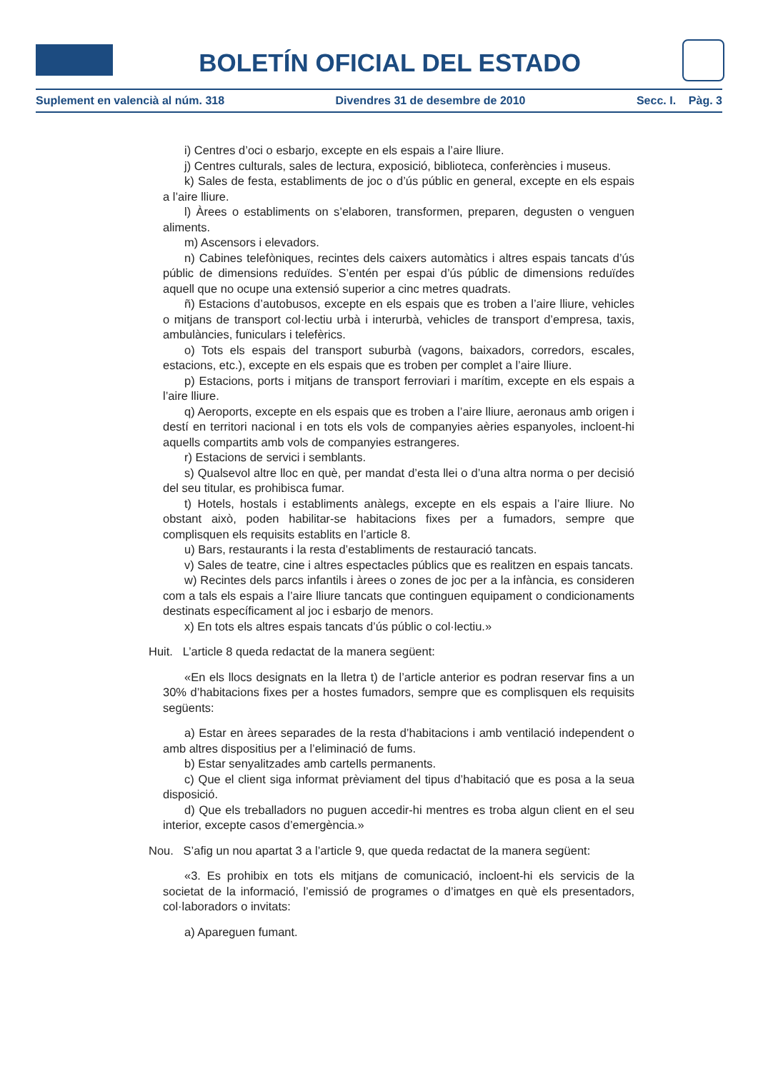BOLETÍN OFICIAL DEL ESTADO
Suplement en valencià al núm. 318 Divendres 31 de desembre de 2010 Secc. I. Pàg. 3
i) Centres d’oci o esbarjo, excepte en els espais a l’aire lliure.
j) Centres culturals, sales de lectura, exposició, biblioteca, conferències i museus.
k) Sales de festa, establiments de joc o d’ús públic en general, excepte en els espais a l’aire lliure.
l) Àrees o establiments on s’elaboren, transformen, preparen, degusten o venguen aliments.
m) Ascensors i elevadors.
n) Cabines telefòniques, recintes dels caixers automàtics i altres espais tancats d’ús públic de dimensions reduïdes. S’entén per espai d’ús públic de dimensions reduïdes aquell que no ocupe una extensió superior a cinc metres quadrats.
ñ) Estacions d’autobusos, excepte en els espais que es troben a l’aire lliure, vehicles o mitjans de transport col·lectiu urbà i interurbà, vehicles de transport d’empresa, taxis, ambulàncies, funiculars i telefèrics.
o) Tots els espais del transport suburbà (vagons, baixadors, corredors, escales, estacions, etc.), excepte en els espais que es troben per complet a l’aire lliure.
p) Estacions, ports i mitjans de transport ferroviari i marítim, excepte en els espais a l’aire lliure.
q) Aeroports, excepte en els espais que es troben a l’aire lliure, aeronaus amb origen i destí en territori nacional i en tots els vols de companyies aèries espanyoles, incloent-hi aquells compartits amb vols de companyies estrangeres.
r) Estacions de servici i semblants.
s) Qualsevol altre lloc en què, per mandat d’esta llei o d’una altra norma o per decisió del seu titular, es prohibisca fumar.
t) Hotels, hostals i establiments anàlegs, excepte en els espais a l’aire lliure. No obstant això, poden habilitar-se habitacions fixes per a fumadors, sempre que complisquen els requisits establits en l’article 8.
u) Bars, restaurants i la resta d’establiments de restauració tancats.
v) Sales de teatre, cine i altres espectacles públics que es realitzen en espais tancats.
w) Recintes dels parcs infantils i àrees o zones de joc per a la infància, es consideren com a tals els espais a l’aire lliure tancats que continguen equipament o condicionaments destinats específicament al joc i esbarjo de menors.
x) En tots els altres espais tancats d’ús públic o col·lectiu.»
Huit. L’article 8 queda redactat de la manera següent:
«En els llocs designats en la lletra t) de l’article anterior es podran reservar fins a un 30% d’habitacions fixes per a hostes fumadors, sempre que es complisquen els requisits següents:
a) Estar en àrees separades de la resta d’habitacions i amb ventilació independent o amb altres dispositius per a l’eliminació de fums.
b) Estar senyalitzades amb cartells permanents.
c) Que el client siga informat prèviament del tipus d’habitació que es posa a la seua disposició.
d) Que els treballadors no puguen accedir-hi mentres es troba algun client en el seu interior, excepte casos d’emergència.»
Nou. S’afig un nou apartat 3 a l’article 9, que queda redactat de la manera següent:
«3. Es prohibix en tots els mitjans de comunicació, incloent-hi els servicis de la societat de la informació, l’emissió de programes o d’imatges en què els presentadors, col·laboradors o invitats:
a) Apareguen fumant.